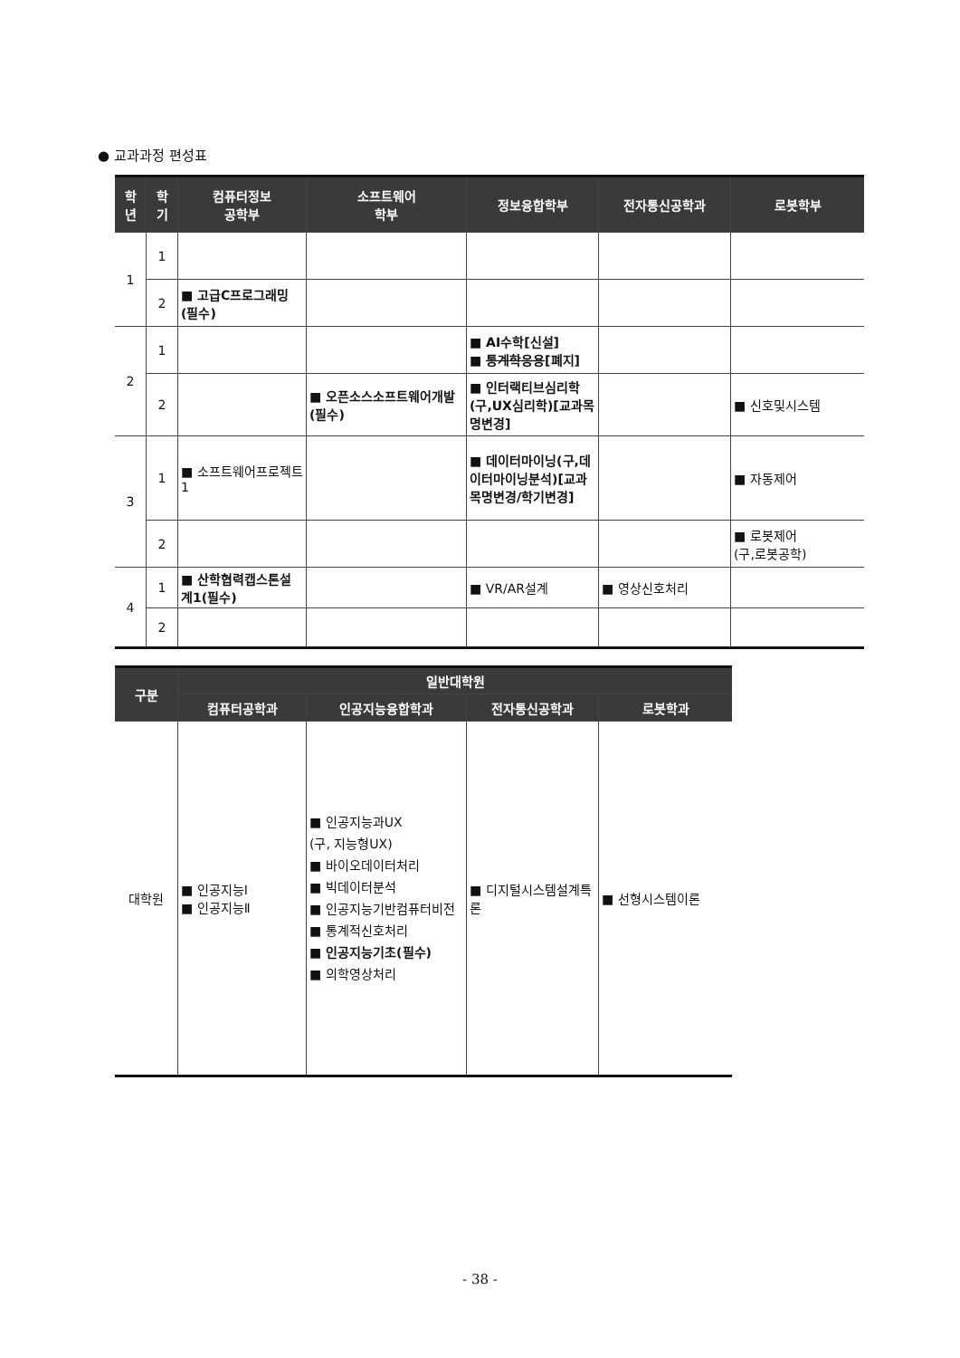● 교과과정 편성표
| 학 년 | 학 기 | 컴퓨터정보 공학부 | 소프트웨어 학부 | 정보융합학부 | 전자통신공학과 | 로봇학부 |
| --- | --- | --- | --- | --- | --- | --- |
| 1 | 1 | | | | | |
| | 2 | ■ 고급C프로그래밍(필수) | | | | |
| 2 | 1 | | | ■ AI수학[신설] ■ 통계학응용 [폐지] | | |
| | 2 | | ■ 오픈소스소프트웨어개발(필수) | ■ 인터랙티브심리학(구,UX심리학)[교과목명변경] | | ■ 신호및시스템 |
| 3 | 1 | ■ 소프트웨어프로젝트1 | | ■ 데이터마이닝(구,데이터마이닝분석)[교과목명변경/학기변경] | | ■ 자동제어 |
| | 2 | | | | | ■ 로봇제어 (구,로봇공학) |
| 4 | 1 | ■ 산학협력캡스톤설계1(필수) | | ■ VR/AR설계 | ■ 영상신호처리 | |
| | 2 | | | | | |
| 구분 | 일반대학원 | | | |
| --- | --- | --- | --- | --- |
| | 컴퓨터공학과 | 인공지능융합학과 | 전자통신공학과 | 로봇학과 |
| 대학원 | ■ 인공지능Ⅰ ■ 인공지능Ⅱ | ■ 인공지능과UX (구, 지능형UX) ■ 바이오데이터처리 ■ 빅데이터분석 ■ 인공지능기반컴퓨터비전 ■ 통계적신호처리 ■ 인공지능기초(필수) ■ 의학영상처리 | ■ 디지털시스템설계특론 | ■ 선형시스템이론 |
- 38 -